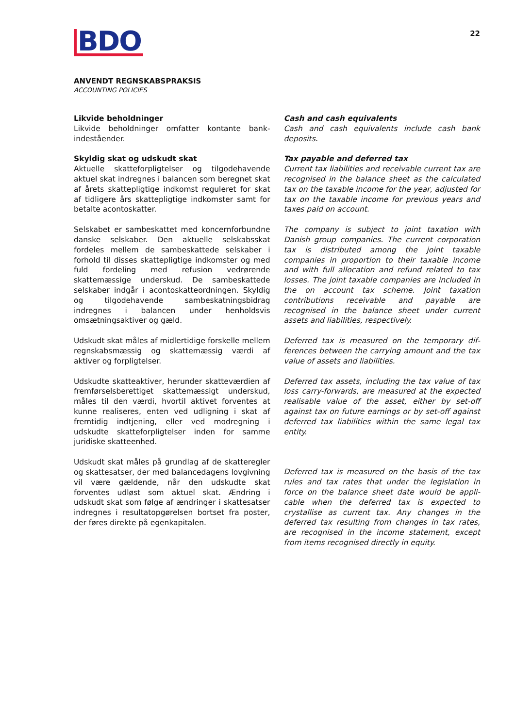BDO
22
ANVENDT REGNSKABSPRAKSIS
ACCOUNTING POLICIES
Likvide beholdninger
Likvide beholdninger omfatter kontante bank­indeståender.
Skyldig skat og udskudt skat
Aktuelle skatteforpligtelser og tilgodehavende aktuel skat indregnes i balancen som beregnet skat af årets skattepligtige indkomst reguleret for skat af tidligere års skattepligtige indkomster samt for betalte acontoskatter.
Selskabet er sambeskattet med koncernforbundne danske selskaber. Den aktuelle selskabsskat fordeles mellem de sambeskattede selskaber i forhold til disses skattepligtige indkomster og med fuld fordeling med refusion vedrørende skattemæssige underskud. De sambeskattede selskaber indgår i acontoskatteordningen. Skyldig og tilgodehavende sambeskatningsbidrag indregnes i balancen under henholdsvis omsætningsaktiver og gæld.
Udskudt skat måles af midlertidige forskelle mel­lem regnskabsmæssig og skattemæssig værdi af aktiver og forpligtelser.
Udskudte skatteaktiver, herunder skatteværdien af fremførselsberettiget skattemæssigt under­skud, måles til den værdi, hvortil aktivet for­ventes at kunne realiseres, enten ved udligning i skat af fremtidig indtjening, eller ved modregning i udskudte skatteforpligtelser inden for samme juridiske skatteenhed.
Udskudt skat måles på grundlag af de skatteregler og skattesatser, der med balancedagens lovgiv­ning vil være gældende, når den udskudte skat forventes udløst som aktuel skat. Ændring i udskudt skat som følge af ændringer i skattesatser indregnes i resultatopgørelsen bortset fra poster, der føres direkte på egenkapitalen.
Cash and cash equivalents
Cash and cash equivalents include cash bank deposits.
Tax payable and deferred tax
Current tax liabilities and receivable current tax are recognised in the balance sheet as the calculated tax on the taxable income for the year, adjusted for tax on the taxable income for previous years and taxes paid on account.
The company is subject to joint taxation with Danish group companies. The current corporation tax is distributed among the joint taxable companies in proportion to their taxable income and with full allocation and refund related to tax losses. The joint taxable companies are included in the on account tax scheme. Joint taxation contributions receivable and payable are recognised in the balance sheet under current assets and liabilities, respectively.
Deferred tax is measured on the temporary dif­ferences between the carrying amount and the tax value of assets and liabilities.
Deferred tax assets, including the tax value of tax loss carry-forwards, are measured at the ex­pected realisable value of the asset, either by set-off against tax on future earnings or by set-off against deferred tax liabilities within the same legal tax entity.
Deferred tax is measured on the basis of the tax rules and tax rates that under the legislation in force on the balance sheet date would be appli­cable when the deferred tax is expected to crystallise as current tax. Any changes in the deferred tax resulting from changes in tax rates, are recognised in the income statement, except from items recognised directly in equity.